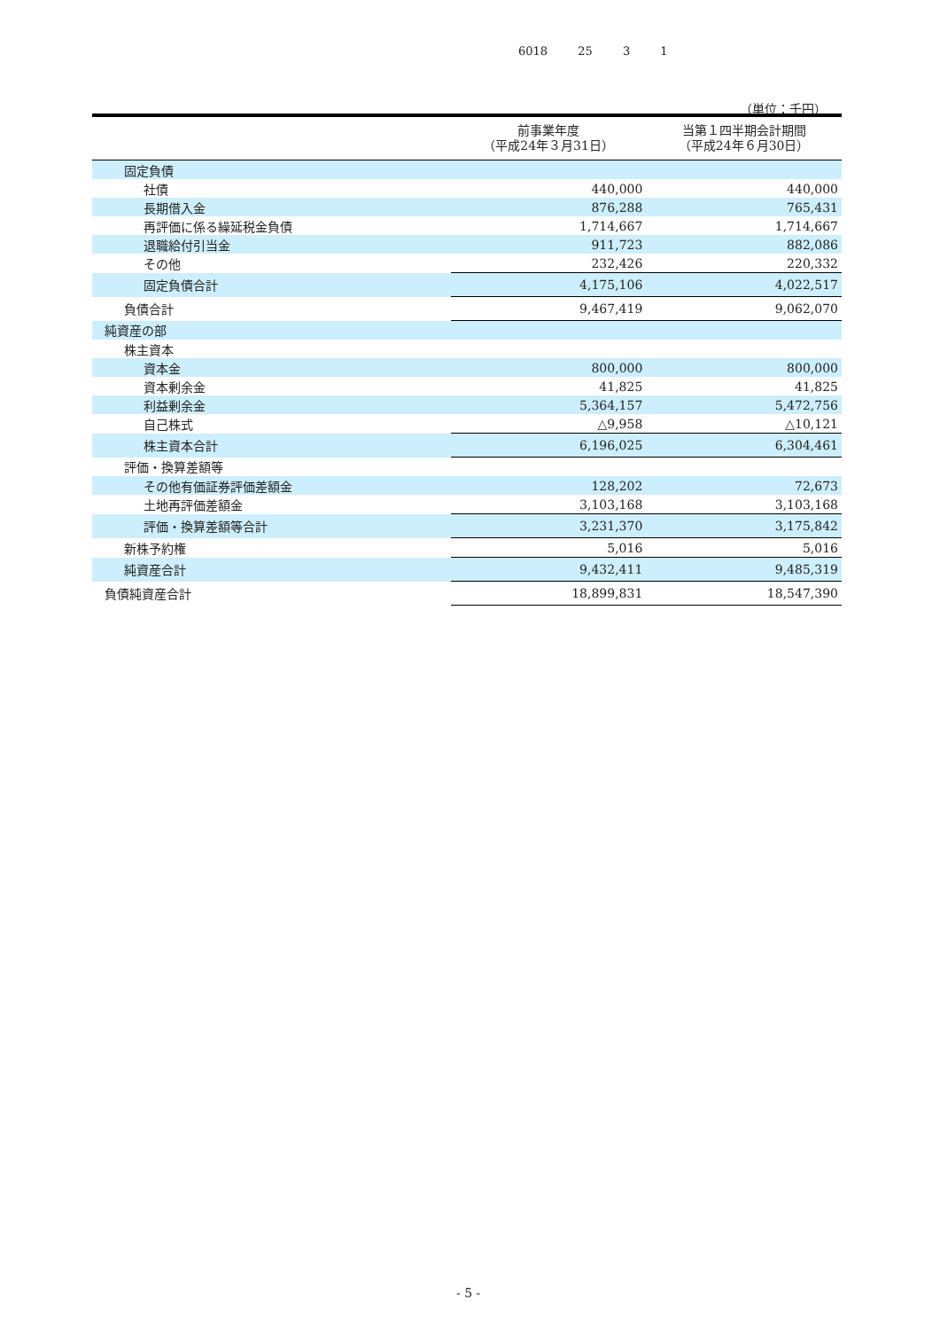6018 25 3 1
（単位：千円）
| | 前事業年度 （平成24年３月31日） | 当第１四半期会計期間 （平成24年６月30日） |
| --- | --- | --- |
| 固定負債 | | |
| 社債 | 440,000 | 440,000 |
| 長期借入金 | 876,288 | 765,431 |
| 再評価に係る繰延税金負債 | 1,714,667 | 1,714,667 |
| 退職給付引当金 | 911,723 | 882,086 |
| その他 | 232,426 | 220,332 |
| 固定負債合計 | 4,175,106 | 4,022,517 |
| 負債合計 | 9,467,419 | 9,062,070 |
| 純資産の部 | | |
| 株主資本 | | |
| 資本金 | 800,000 | 800,000 |
| 資本剰余金 | 41,825 | 41,825 |
| 利益剰余金 | 5,364,157 | 5,472,756 |
| 自己株式 | △9,958 | △10,121 |
| 株主資本合計 | 6,196,025 | 6,304,461 |
| 評価・換算差額等 | | |
| その他有価証券評価差額金 | 128,202 | 72,673 |
| 土地再評価差額金 | 3,103,168 | 3,103,168 |
| 評価・換算差額等合計 | 3,231,370 | 3,175,842 |
| 新株予約権 | 5,016 | 5,016 |
| 純資産合計 | 9,432,411 | 9,485,319 |
| 負債純資産合計 | 18,899,831 | 18,547,390 |
- 5 -